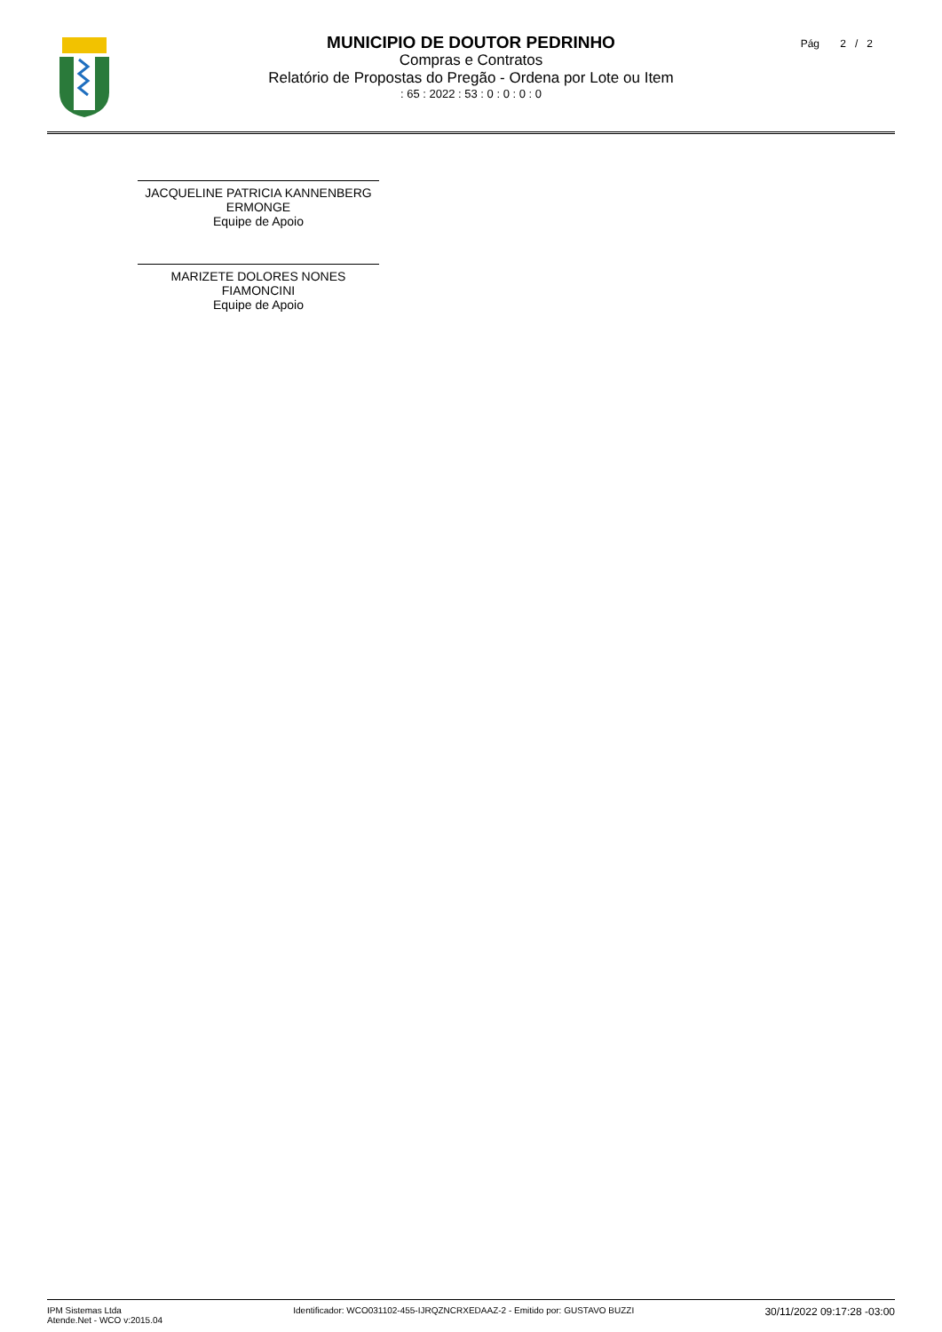MUNICIPIO DE DOUTOR PEDRINHO
Compras e Contratos
Relatório de Propostas do Pregão - Ordena por Lote ou Item
: 65 : 2022 : 53 : 0 : 0 : 0 : 0
Pág 2 / 2
JACQUELINE PATRICIA KANNENBERG
ERMONGE
Equipe de Apoio
MARIZETE DOLORES NONES
FIAMONCINI
Equipe de Apoio
IPM Sistemas Ltda
Atende.Net - WCO v:2015.04
Identificador: WCO031102-455-IJRQZNCRXEDAAZ-2 - Emitido por: GUSTAVO BUZZI
30/11/2022 09:17:28 -03:00